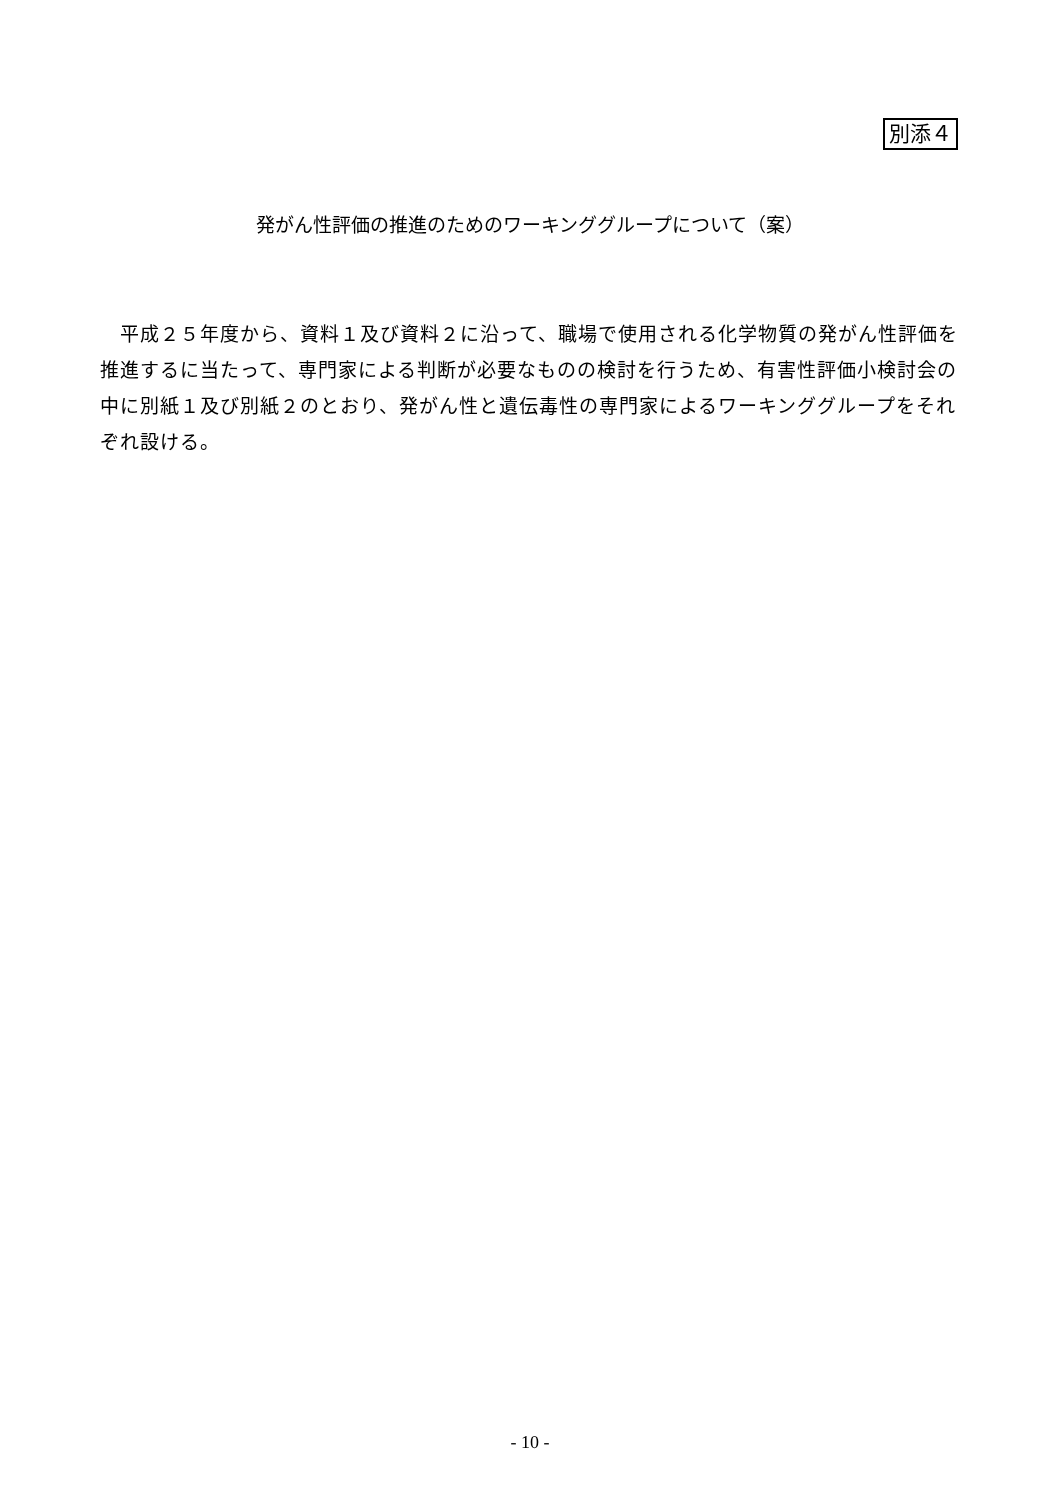別添４
発がん性評価の推進のためのワーキンググループについて（案）
　平成２５年度から、資料１及び資料２に沿って、職場で使用される化学物質の発がん性評価を推進するに当たって、専門家による判断が必要なものの検討を行うため、有害性評価小検討会の中に別紙１及び別紙２のとおり、発がん性と遺伝毒性の専門家によるワーキンググループをそれぞれ設ける。
- 10 -